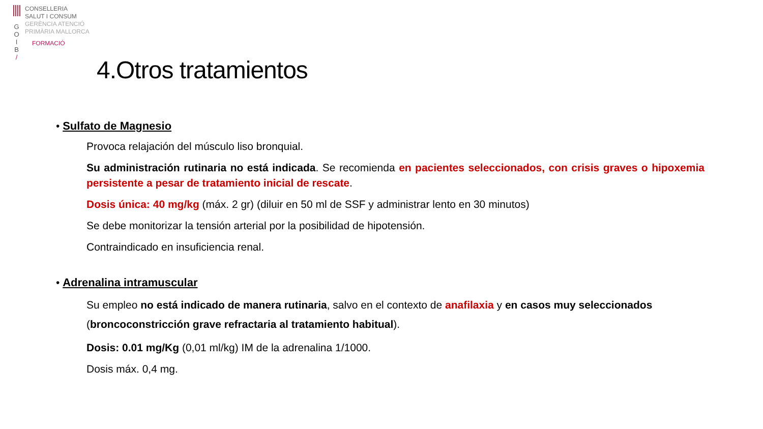G
O
I
B
/
CONSELLERIA
SALUT I CONSUM
GERÈNCIA ATENCIÓ
PRIMÀRIA MALLORCA
FORMACIÓ
4.Otros tratamientos
• Sulfato de Magnesio
Provoca relajación del músculo liso bronquial.
Su administración rutinaria no está indicada. Se recomienda en pacientes seleccionados, con crisis graves o hipoxemia persistente a pesar de tratamiento inicial de rescate.
Dosis única: 40 mg/kg (máx. 2 gr) (diluir en 50 ml de SSF y administrar lento en 30 minutos)
Se debe monitorizar la tensión arterial por la posibilidad de hipotensión.
Contraindicado en insuficiencia renal.
• Adrenalina intramuscular
Su empleo no está indicado de manera rutinaria, salvo en el contexto de anafilaxia y en casos muy seleccionados (broncoconstricción grave refractaria al tratamiento habitual).
Dosis: 0.01 mg/Kg (0,01 ml/kg) IM de la adrenalina 1/1000.
Dosis máx. 0,4 mg.